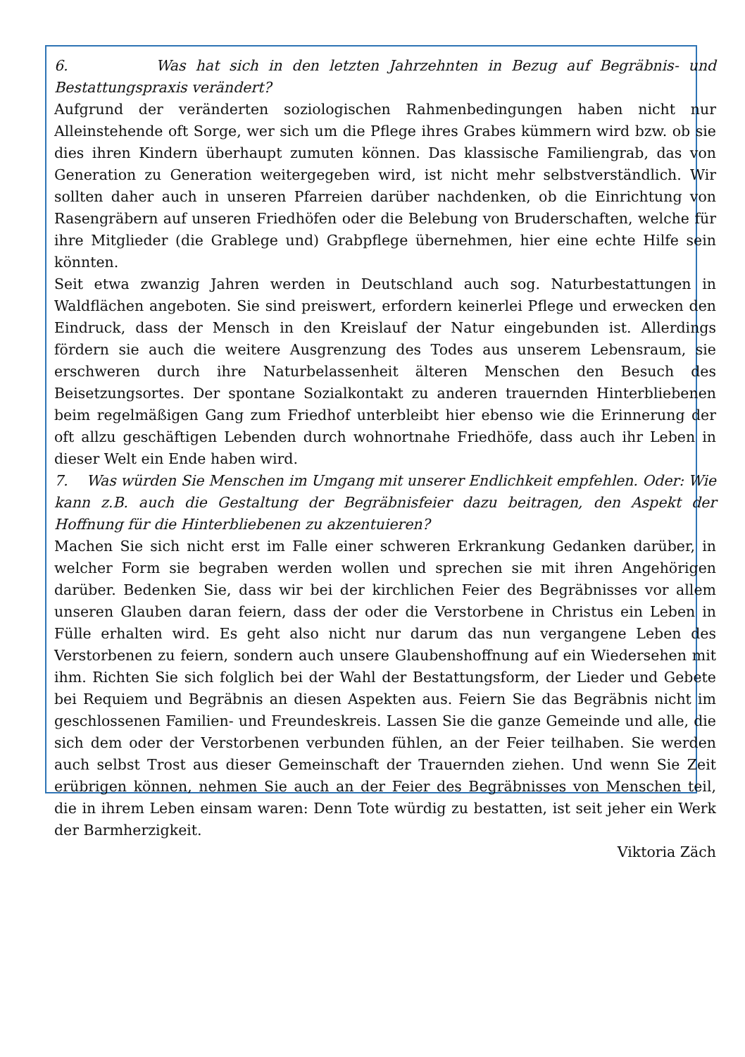6. Was hat sich in den letzten Jahrzehnten in Bezug auf Begräbnis- und Bestattungspraxis verändert?
Aufgrund der veränderten soziologischen Rahmenbedingungen haben nicht nur Alleinstehende oft Sorge, wer sich um die Pflege ihres Grabes kümmern wird bzw. ob sie dies ihren Kindern überhaupt zumuten können. Das klassische Familiengrab, das von Generation zu Generation weitergegeben wird, ist nicht mehr selbstverständlich. Wir sollten daher auch in unseren Pfarreien darüber nachdenken, ob die Einrichtung von Rasengräbern auf unseren Friedhöfen oder die Belebung von Bruderschaften, welche für ihre Mitglieder (die Grablege und) Grabpflege übernehmen, hier eine echte Hilfe sein könnten.
Seit etwa zwanzig Jahren werden in Deutschland auch sog. Naturbestattungen in Waldflächen angeboten. Sie sind preiswert, erfordern keinerlei Pflege und erwecken den Eindruck, dass der Mensch in den Kreislauf der Natur eingebunden ist. Allerdings fördern sie auch die weitere Ausgrenzung des Todes aus unserem Lebensraum, sie erschweren durch ihre Naturbelassenheit älteren Menschen den Besuch des Beisetzungsortes. Der spontane Sozialkontakt zu anderen trauernden Hinterbliebenen beim regelmäßigen Gang zum Friedhof unterbleibt hier ebenso wie die Erinnerung der oft allzu geschäftigen Lebenden durch wohnortnahe Friedhöfe, dass auch ihr Leben in dieser Welt ein Ende haben wird.
7. Was würden Sie Menschen im Umgang mit unserer Endlichkeit empfehlen. Oder: Wie kann z.B. auch die Gestaltung der Begräbnisfeier dazu beitragen, den Aspekt der Hoffnung für die Hinterbliebenen zu akzentuieren?
Machen Sie sich nicht erst im Falle einer schweren Erkrankung Gedanken darüber, in welcher Form sie begraben werden wollen und sprechen sie mit ihren Angehörigen darüber. Bedenken Sie, dass wir bei der kirchlichen Feier des Begräbnisses vor allem unseren Glauben daran feiern, dass der oder die Verstorbene in Christus ein Leben in Fülle erhalten wird. Es geht also nicht nur darum das nun vergangene Leben des Verstorbenen zu feiern, sondern auch unsere Glaubenshoffnung auf ein Wiedersehen mit ihm. Richten Sie sich folglich bei der Wahl der Bestattungsform, der Lieder und Gebete bei Requiem und Begräbnis an diesen Aspekten aus. Feiern Sie das Begräbnis nicht im geschlossenen Familien- und Freundeskreis. Lassen Sie die ganze Gemeinde und alle, die sich dem oder der Verstorbenen verbunden fühlen, an der Feier teilhaben. Sie werden auch selbst Trost aus dieser Gemeinschaft der Trauernden ziehen. Und wenn Sie Zeit erübrigen können, nehmen Sie auch an der Feier des Begräbnisses von Menschen teil, die in ihrem Leben einsam waren: Denn Tote würdig zu bestatten, ist seit jeher ein Werk der Barmherzigkeit.
Viktoria Zäch